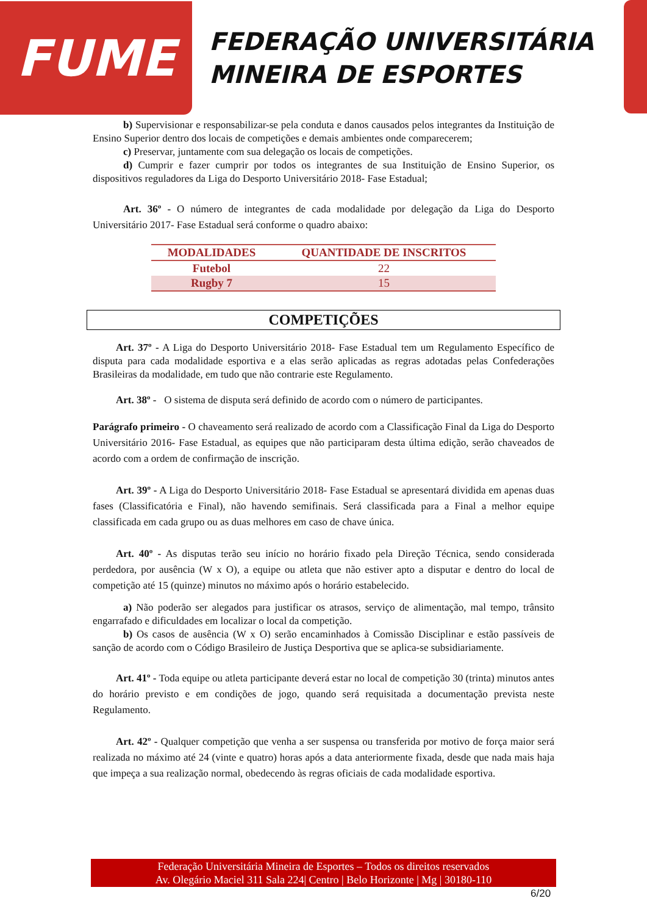FUME
FEDERAÇÃO UNIVERSITÁRIA
MINEIRA DE ESPORTES
b) Supervisionar e responsabilizar-se pela conduta e danos causados pelos integrantes da Instituição de Ensino Superior dentro dos locais de competições e demais ambientes onde comparecerem;
c) Preservar, juntamente com sua delegação os locais de competições.
d) Cumprir e fazer cumprir por todos os integrantes de sua Instituição de Ensino Superior, os dispositivos reguladores da Liga do Desporto Universitário 2018- Fase Estadual;
Art. 36º - O número de integrantes de cada modalidade por delegação da Liga do Desporto Universitário 2017- Fase Estadual será conforme o quadro abaixo:
| MODALIDADES | QUANTIDADE DE INSCRITOS |
| --- | --- |
| Futebol | 22 |
| Rugby 7 | 15 |
COMPETIÇÕES
Art. 37º - A Liga do Desporto Universitário 2018- Fase Estadual tem um Regulamento Específico de disputa para cada modalidade esportiva e a elas serão aplicadas as regras adotadas pelas Confederações Brasileiras da modalidade, em tudo que não contrarie este Regulamento.
Art. 38º - O sistema de disputa será definido de acordo com o número de participantes.
Parágrafo primeiro - O chaveamento será realizado de acordo com a Classificação Final da Liga do Desporto Universitário 2016- Fase Estadual, as equipes que não participaram desta última edição, serão chaveados de acordo com a ordem de confirmação de inscrição.
Art. 39º - A Liga do Desporto Universitário 2018- Fase Estadual se apresentará dividida em apenas duas fases (Classificatória e Final), não havendo semifinais. Será classificada para a Final a melhor equipe classificada em cada grupo ou as duas melhores em caso de chave única.
Art. 40º - As disputas terão seu início no horário fixado pela Direção Técnica, sendo considerada perdedora, por ausência (W x O), a equipe ou atleta que não estiver apto a disputar e dentro do local de competição até 15 (quinze) minutos no máximo após o horário estabelecido.
a) Não poderão ser alegados para justificar os atrasos, serviço de alimentação, mal tempo, trânsito engarrafado e dificuldades em localizar o local da competição.
b) Os casos de ausência (W x O) serão encaminhados à Comissão Disciplinar e estão passíveis de sanção de acordo com o Código Brasileiro de Justiça Desportiva que se aplica-se subsidiariamente.
Art. 41º - Toda equipe ou atleta participante deverá estar no local de competição 30 (trinta) minutos antes do horário previsto e em condições de jogo, quando será requisitada a documentação prevista neste Regulamento.
Art. 42º - Qualquer competição que venha a ser suspensa ou transferida por motivo de força maior será realizada no máximo até 24 (vinte e quatro) horas após a data anteriormente fixada, desde que nada mais haja que impeça a sua realização normal, obedecendo às regras oficiais de cada modalidade esportiva.
Federação Universitária Mineira de Esportes – Todos os direitos reservados
Av. Olegário Maciel 311 Sala 224| Centro | Belo Horizonte | Mg | 30180-110
6/20